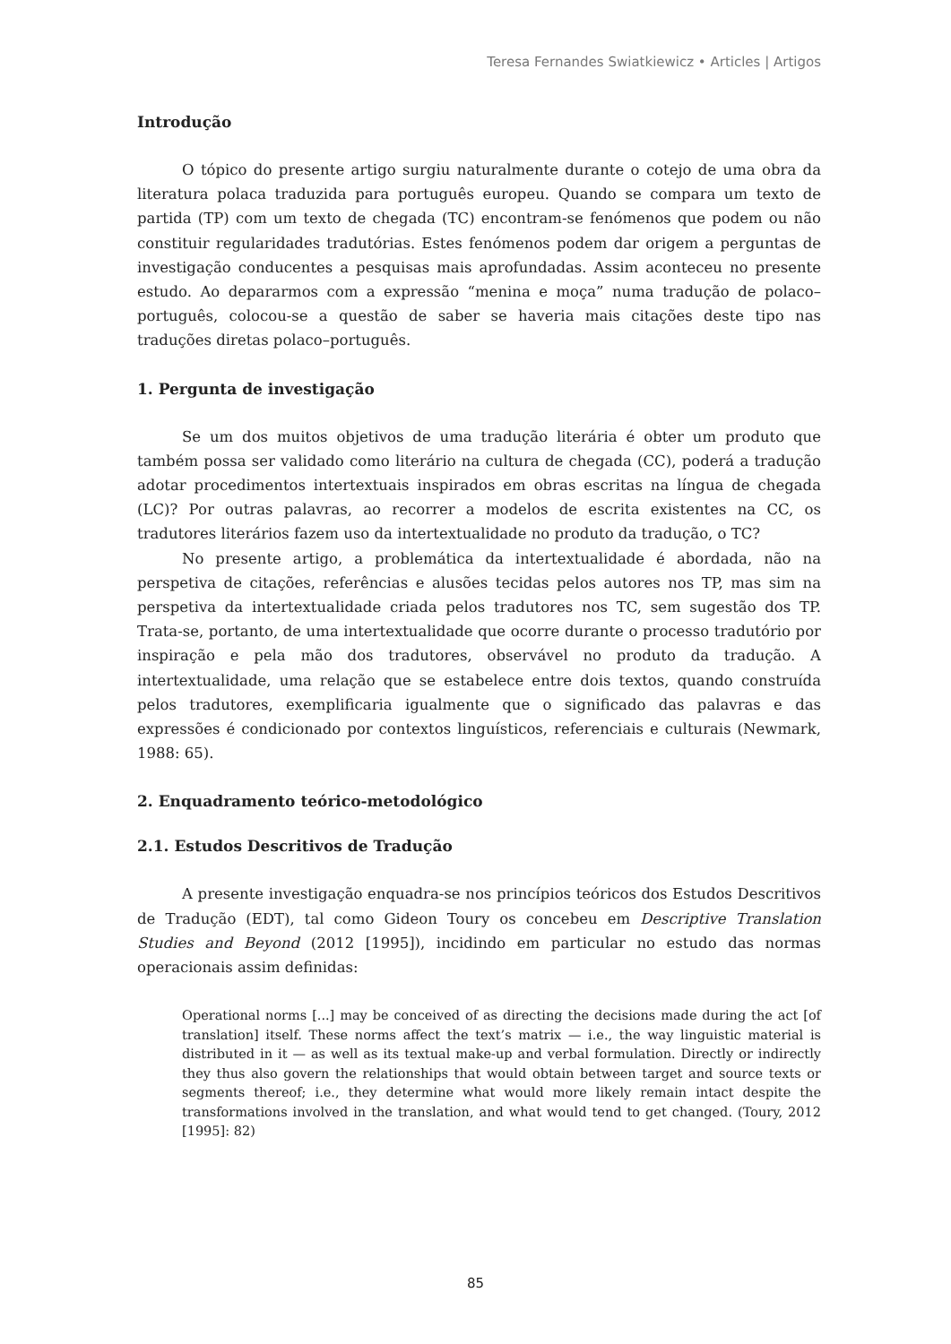Teresa Fernandes Swiatkiewicz • Articles | Artigos
Introdução
O tópico do presente artigo surgiu naturalmente durante o cotejo de uma obra da literatura polaca traduzida para português europeu. Quando se compara um texto de partida (TP) com um texto de chegada (TC) encontram-se fenómenos que podem ou não constituir regularidades tradutórias. Estes fenómenos podem dar origem a perguntas de investigação conducentes a pesquisas mais aprofundadas. Assim aconteceu no presente estudo. Ao depararmos com a expressão “menina e moça” numa tradução de polaco–português, colocou-se a questão de saber se haveria mais citações deste tipo nas traduções diretas polaco–português.
1. Pergunta de investigação
Se um dos muitos objetivos de uma tradução literária é obter um produto que também possa ser validado como literário na cultura de chegada (CC), poderá a tradução adotar procedimentos intertextuais inspirados em obras escritas na língua de chegada (LC)? Por outras palavras, ao recorrer a modelos de escrita existentes na CC, os tradutores literários fazem uso da intertextualidade no produto da tradução, o TC?
No presente artigo, a problemática da intertextualidade é abordada, não na perspetiva de citações, referências e alusões tecidas pelos autores nos TP, mas sim na perspetiva da intertextualidade criada pelos tradutores nos TC, sem sugestão dos TP. Trata-se, portanto, de uma intertextualidade que ocorre durante o processo tradutório por inspiração e pela mão dos tradutores, observável no produto da tradução. A intertextualidade, uma relação que se estabelece entre dois textos, quando construída pelos tradutores, exemplificaria igualmente que o significado das palavras e das expressões é condicionado por contextos linguísticos, referenciais e culturais (Newmark, 1988: 65).
2. Enquadramento teórico-metodológico
2.1. Estudos Descritivos de Tradução
A presente investigação enquadra-se nos princípios teóricos dos Estudos Descritivos de Tradução (EDT), tal como Gideon Toury os concebeu em Descriptive Translation Studies and Beyond (2012 [1995]), incidindo em particular no estudo das normas operacionais assim definidas:
Operational norms [...] may be conceived of as directing the decisions made during the act [of translation] itself. These norms affect the text’s matrix — i.e., the way linguistic material is distributed in it — as well as its textual make-up and verbal formulation. Directly or indirectly they thus also govern the relationships that would obtain between target and source texts or segments thereof; i.e., they determine what would more likely remain intact despite the transformations involved in the translation, and what would tend to get changed. (Toury, 2012 [1995]: 82)
85